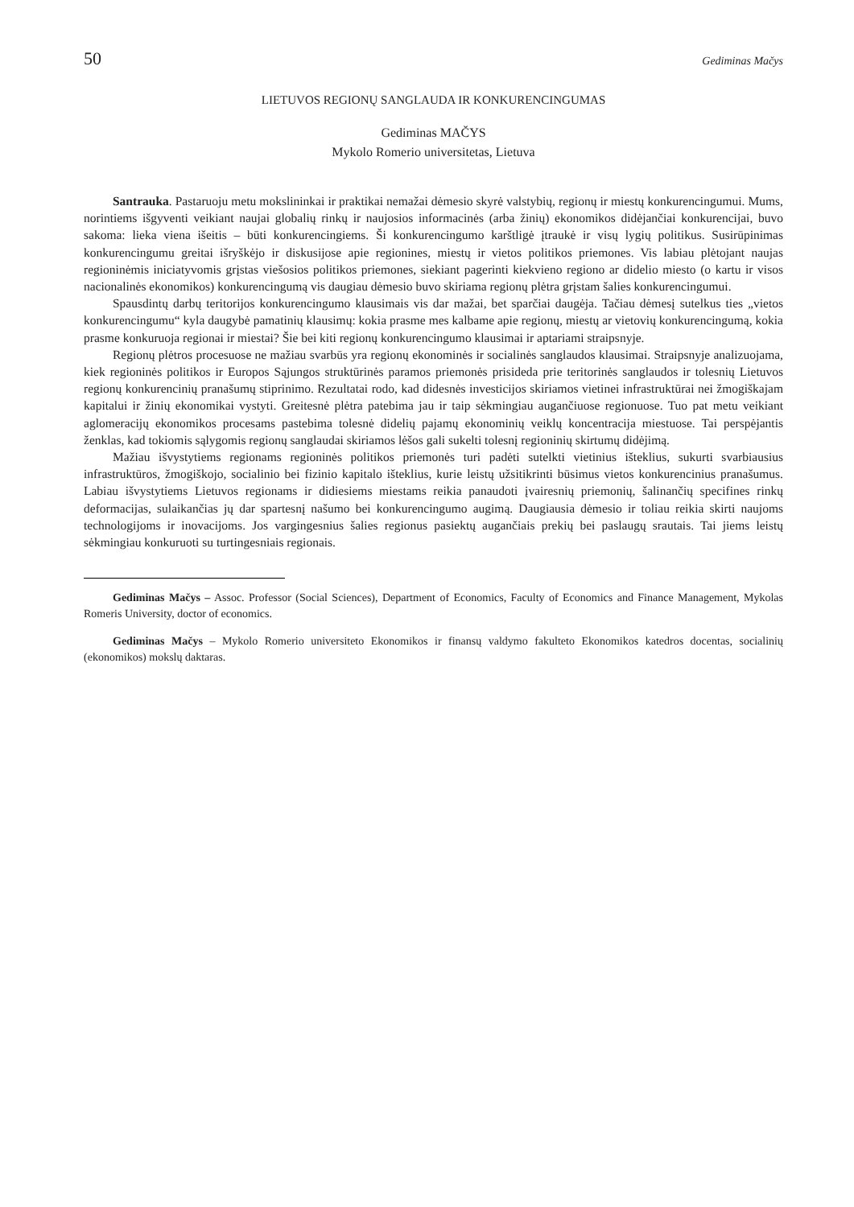50 Gediminas Mačys
LIETUVOS REGIONŲ SANGLAUDA IR KONKURENCINGUMAS
Gediminas MAČYS
Mykolo Romerio universitetas, Lietuva
Santrauka. Pastaruoju metu mokslininkai ir praktikai nemažai dėmesio skyrė valstybių, regionų ir miestų konkurencingumui. Mums, norintiems išgyventi veikiant naujai globalių rinkų ir naujosios informacinės (arba žinių) ekonomikos didėjančiai konkurencijai, buvo sakoma: lieka viena išeitis – būti konkurencingiems. Ši konkurencingumo karštligė įtraukė ir visų lygių politikus. Susirūpinimas konkurencingumu greitai išryškėjo ir diskusijose apie regionines, miestų ir vietos politikos priemones. Vis labiau plėtojant naujas regioninėmis iniciatyvomis grįstas viešosios politikos priemones, siekiant pagerinti kiekvieno regiono ar didelio miesto (o kartu ir visos nacionalinės ekonomikos) konkurencingumą vis daugiau dėmesio buvo skiriama regionų plėtra grįstam šalies konkurencingumui.
Spausdintų darbų teritorijos konkurencingumo klausimais vis dar mažai, bet sparčiai daugėja. Tačiau dėmesį sutelkus ties „vietos konkurencingumu“ kyla daugybė pamatinių klausimų: kokia prasme mes kalbame apie regionų, miestų ar vietovių konkurencingumą, kokia prasme konkuruoja regionai ir miestai? Šie bei kiti regionų konkurencingumo klausimai ir aptariami straipsnyje.
Regionų plėtros procesuose ne mažiau svarbūs yra regionų ekonominės ir socialinės sanglaudos klausimai. Straipsnyje analizuojama, kiek regioninės politikos ir Europos Sąjungos struktūrinės paramos priemonės prisideda prie teritorinės sanglaudos ir tolesnių Lietuvos regionų konkurencinių pranašumų stiprinimo. Rezultatai rodo, kad didesnės investicijos skiriamos vietinei infrastruktūrai nei žmogiškajam kapitalui ir žinių ekonomikai vystyti. Greitesnė plėtra patebima jau ir taip sėkmingiau augančiuose regionuose. Tuo pat metu veikiant aglomeracijų ekonomikos procesams pastebima tolesnė didelių pajamų ekonominių veiklų koncentracija miestuose. Tai perspėjantis ženklas, kad tokiomis sąlygomis regionų sanglaudai skiriamos lėšos gali sukelti tolesnį regioninių skirtumų didėjimą.
Mažiau išvystytiems regionams regioninės politikos priemonės turi padėti sutelkti vietinius išteklius, sukurti svarbiausius infrastruktūros, žmogiškojo, socialinio bei fizinio kapitalo išteklius, kurie leistų užsitikrinti būsimus vietos konkurencinius pranašumus. Labiau išvystytiems Lietuvos regionams ir didiesiems miestams reikia panaudoti įvairesnių priemonių, šalinančių specifines rinkų deformacijas, sulaikančias jų dar spartesnį našumo bei konkurencingumo augimą. Daugiausia dėmesio ir toliau reikia skirti naujoms technologijoms ir inovacijoms. Jos vargingesnius šalies regionus pasiektų augančiais prekių bei paslaugų srautais. Tai jiems leistų sėkmingiau konkuruoti su turtingesniais regionais.
Gediminas Mačys – Assoc. Professor (Social Sciences), Department of Economics, Faculty of Economics and Finance Management, Mykolas Romeris University, doctor of economics.
Gediminas Mačys – Mykolo Romerio universiteto Ekonomikos ir finansų valdymo fakulteto Ekonomikos katedros docentas, socialinių (ekonomikos) mokslų daktaras.